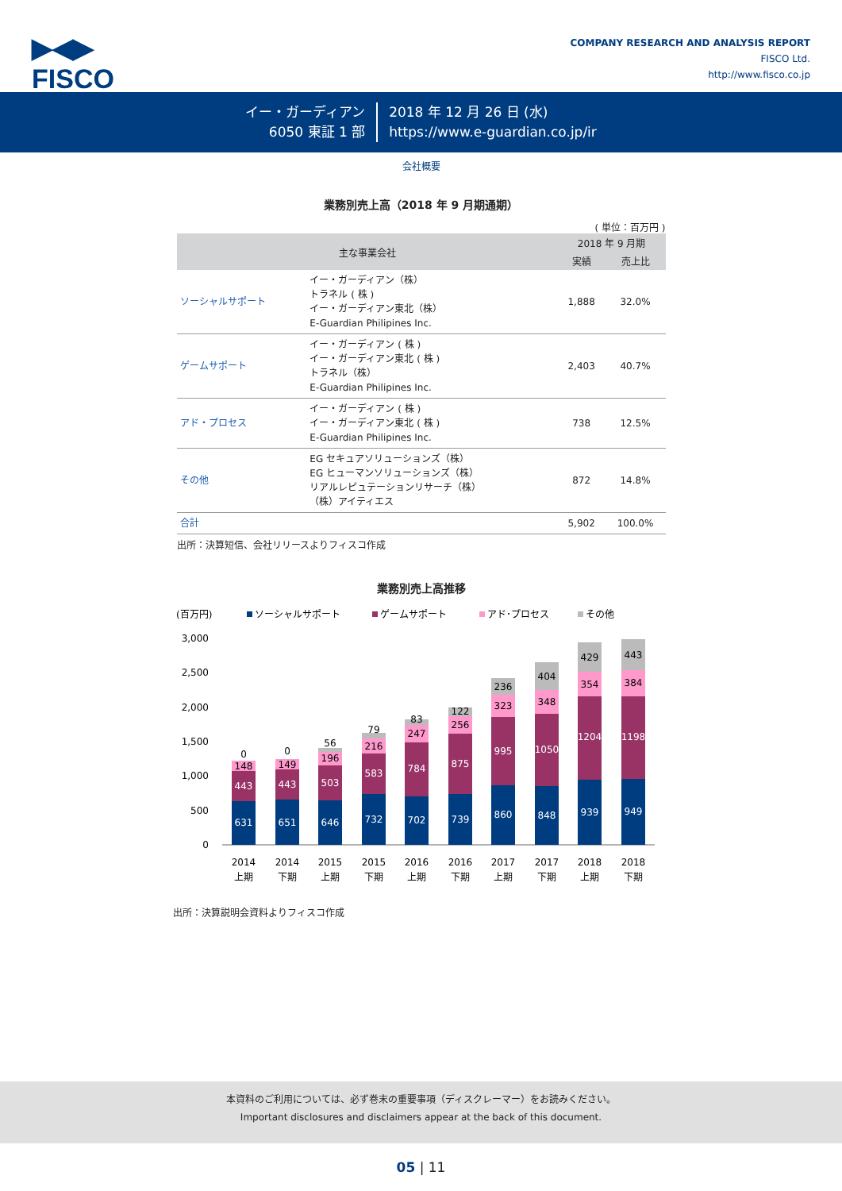▶◀▶
FISCO
COMPANY RESEARCH AND ANALYSIS REPORT
FISCO Ltd.
http://www.fisco.co.jp
イー・ガーディアン
6050 東証 1 部
2018 年 12 月 26 日 (水)
https://www.e-guardian.co.jp/ir
会社概要
業務別売上高（2018 年 9 月期通期）
( 単位：百万円 )
| 主な事業会社 | | 2018 年 9 月期 | |
| --- | --- | --- | --- |
| | | 実績 | 売上比 |
| ソーシャルサポート | イー・ガーディアン（株） トラネル ( 株 ) イー・ガーディアン東北（株） E-Guardian Philipines Inc. | 1,888 | 32.0% |
| ゲームサポート | イー・ガーディアン ( 株 ) イー・ガーディアン東北 ( 株 ) トラネル（株） E-Guardian Philipines Inc. | 2,403 | 40.7% |
| アド・プロセス | イー・ガーディアン ( 株 ) イー・ガーディアン東北 ( 株 ) E-Guardian Philipines Inc. | 738 | 12.5% |
| その他 | EG セキュアソリューションズ（株） EG ヒューマンソリューションズ（株） リアルレピュテーションリサーチ（株） （株）アイティエス | 872 | 14.8% |
| 合計 | | 5,902 | 100.0% |
出所：決算短信、会社リリースよりフィスコ作成
業務別売上高推移
(百万円)
ソーシャルサポート
ゲームサポート
アド･プロセス
その他
3,000
2,500
2,000
1,500
1,000
500
0
631
443
148
0
651
443
149
0
646
503
196
56
732
583
216
79
702
784
247
83
739
875
256
122
860
995
323
236
848
1050
348
404
939
1204
354
429
949
1198
384
443
2014
上期
2014
下期
2015
上期
2015
下期
2016
上期
2016
下期
2017
上期
2017
下期
2018
上期
2018
下期
出所：決算説明会資料よりフィスコ作成
本資料のご利用については、必ず巻末の重要事項（ディスクレーマー）をお読みください。
Important disclosures and disclaimers appear at the back of this document.
05 | 11